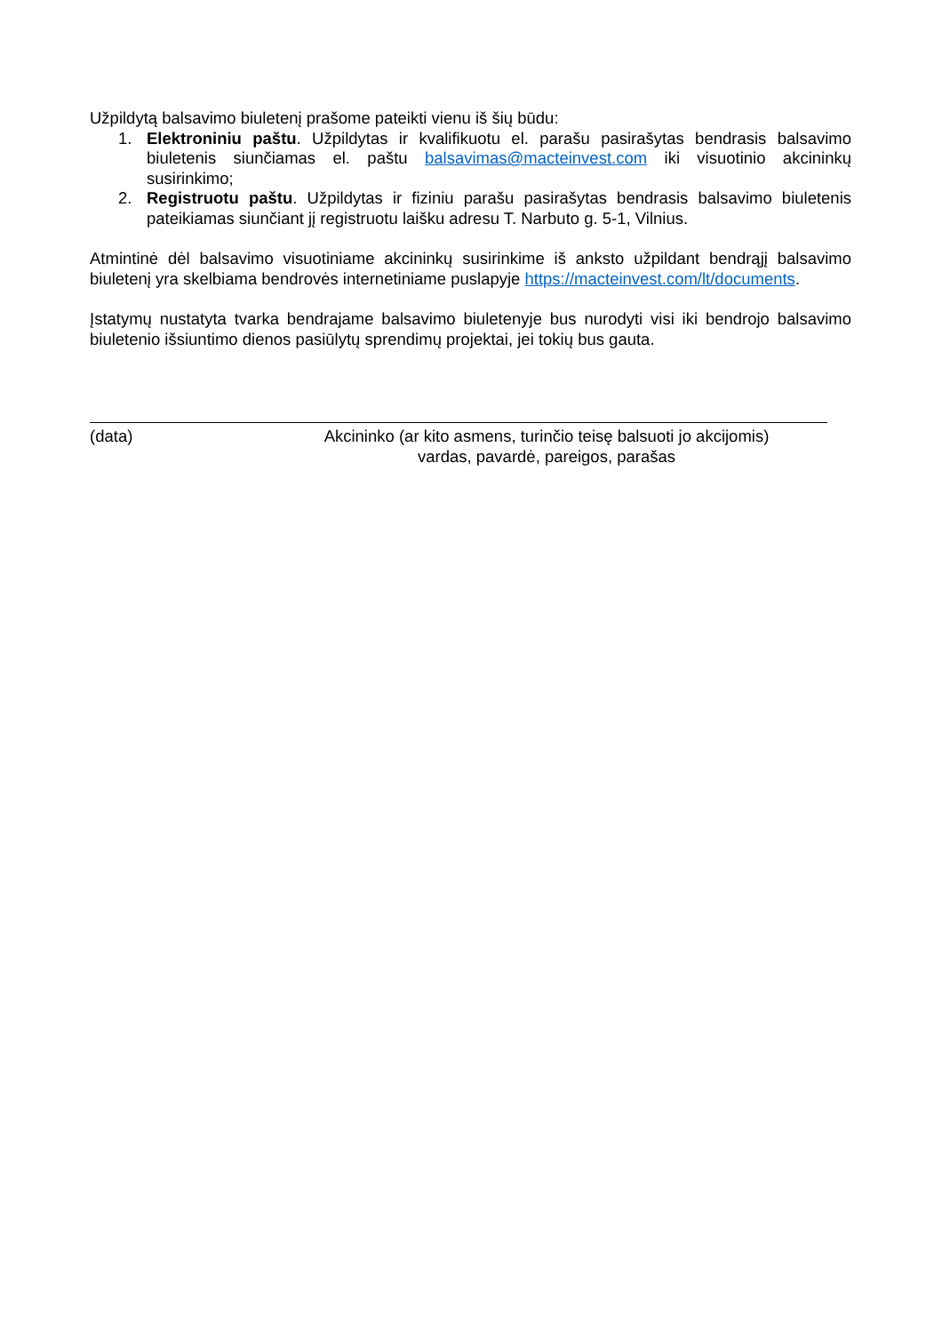Užpildytą balsavimo biuletenį prašome pateikti vienu iš šių būdu:
1. Elektroniniu paštu. Užpildytas ir kvalifikuotu el. parašu pasirašytas bendrasis balsavimo biuletenis siunčiamas el. paštu balsavimas@macteinvest.com iki visuotinio akcininkų susirinkimo;
2. Registruotu paštu. Užpildytas ir fiziniu parašu pasirašytas bendrasis balsavimo biuletenis pateikiamas siunčiant jį registruotu laišku adresu T. Narbuto g. 5-1, Vilnius.
Atmintinė dėl balsavimo visuotiniame akcininkų susirinkime iš anksto užpildant bendrąjį balsavimo biuletenį yra skelbiama bendrovės internetiniame puslapyje https://macteinvest.com/lt/documents.
Įstatymų nustatyta tvarka bendrajame balsavimo biuletenyje bus nurodyti visi iki bendrojo balsavimo biuletenio išsiuntimo dienos pasiūlytų sprendimų projektai, jei tokių bus gauta.
(data) Akcininko (ar kito asmens, turinčio teisę balsuoti jo akcijomis)
vardas, pavardė, pareigos, parašas